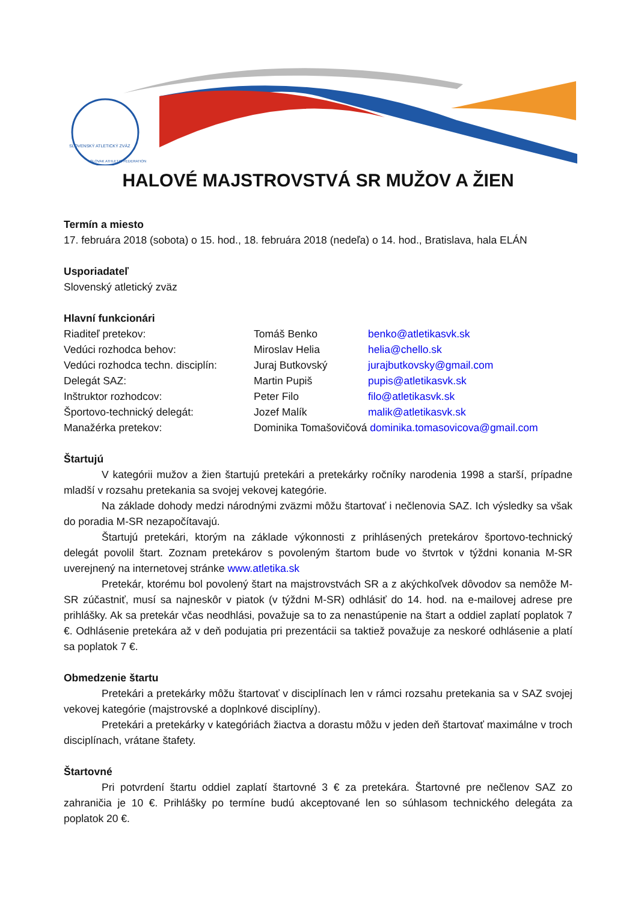SLOVENSKÝ ATLETICKÝ ZVÄZ
SLOVAK ATHLETIC FEDERATION
HALOVÉ MAJSTROVSTVÁ SR MUŽOV A ŽIEN
Termín a miesto
17. februára 2018 (sobota) o 15. hod., 18. februára 2018 (nedeľa) o 14. hod., Bratislava, hala ELÁN
Usporiadateľ
Slovenský atletický zväz
Hlavní funkcionári
Riaditeľ pretekov: Tomáš Benko benko@atletikasvk.sk
Vedúci rozhodca behov: Miroslav Helia helia@chello.sk
Vedúci rozhodca techn. disciplín: Juraj Butkovský jurajbutkovsky@gmail.com
Delegát SAZ: Martin Pupiš pupis@atletikasvk.sk
Inštruktor rozhodcov: Peter Filo filo@atletikasvk.sk
Športovo-technický delegát: Jozef Malík malik@atletikasvk.sk
Manažérka pretekov: Dominika Tomašovičová dominika.tomasovicova@gmail.com
Štartujú
V kategórii mužov a žien štartujú pretekári a pretekárky ročníky narodenia 1998 a starší, prípadne mladší v rozsahu pretekania sa svojej vekovej kategórie.
Na základe dohody medzi národnými zväzmi môžu štartovať i nečlenovia SAZ. Ich výsledky sa však do poradia M-SR nezapočítavajú.
Štartujú pretekári, ktorým na základe výkonnosti z prihlásených pretekárov športovo-technický delegát povolil štart. Zoznam pretekárov s povoleným štartom bude vo štvrtok v týždni konania M-SR uverejnený na internetovej stránke www.atletika.sk
Pretekár, ktorému bol povolený štart na majstrovstvách SR a z akýchkoľvek dôvodov sa nemôže M-SR zúčastniť, musí sa najneskôr v piatok (v týždni M-SR) odhlásiť do 14. hod. na e-mailovej adrese pre prihlášky. Ak sa pretekár včas neodhlási, považuje sa to za nenastúpenie na štart a oddiel zaplatí poplatok 7 €. Odhlásenie pretekára až v deň podujatia pri prezentácii sa taktiež považuje za neskoré odhlásenie a platí sa poplatok 7 €.
Obmedzenie štartu
Pretekári a pretekárky môžu štartovať v disciplínach len v rámci rozsahu pretekania sa v SAZ svojej vekovej kategórie (majstrovské a doplnkové disciplíny).
Pretekári a pretekárky v kategóriách žiactva a dorastu môžu v jeden deň štartovať maximálne v troch disciplínach, vrátane štafety.
Štartovné
Pri potvrdení štartu oddiel zaplatí štartovné 3 € za pretekára. Štartovné pre nečlenov SAZ zo zahraničia je 10 €. Prihlášky po termíne budú akceptované len so súhlasom technického delegáta za poplatok 20 €.